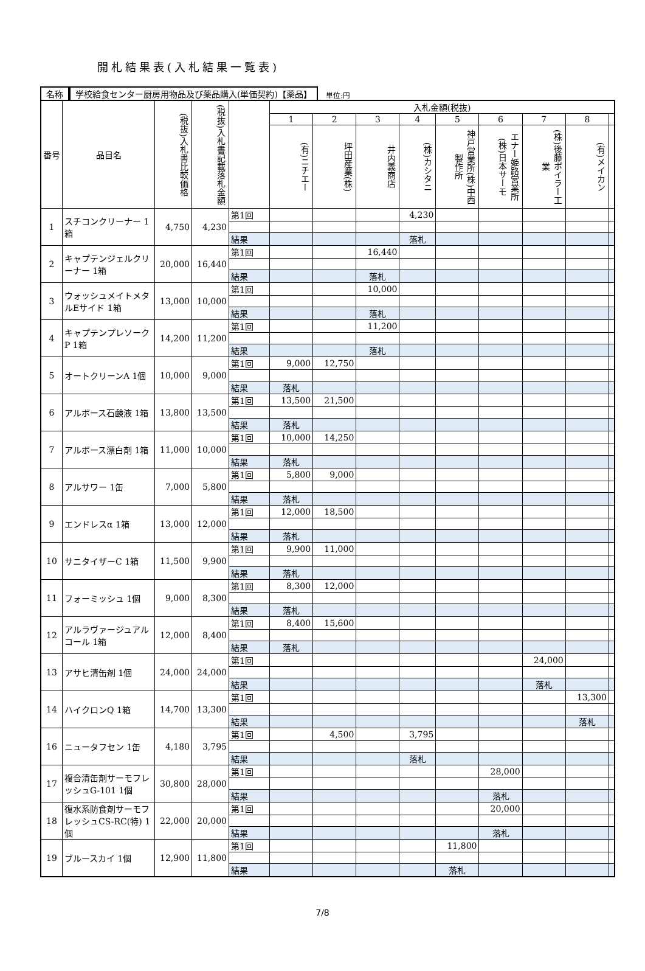開札結果表(入札結果一覧表)
名称 学校給食センター厨房用物品及び薬品購入(単価契約)【薬品】 単位:円
| 番号 | 品目名 | (税抜)入札書比較価格 | (税抜)入札書記載落札金額 | | 入札金額(税抜) | | | | | | | | |
| --- | --- | --- | --- | --- | --- | --- | --- | --- | --- | --- | --- | --- | --- |
| | | | | | 1 | 2 | 3 | 4 | 5 | 6 | 7 | 8 | |
| | | | | | (有)ニチエー | 坪田産業(株) | 井内義商店 | (株)カシタニ | 神戸営業所(株)中西製作所 | エナー姫路営業所(株)日本サーモ | (株)後藤ボイラー工業 | (有)メイカン | |
| 1 | スチコンクリーナー 1箱 | 4,750 | 4,230 | 第1回 | | | | 4,230 | | | | | |
| | | | | 結果 | | | | 落札 | | | | | |
| 2 | キャプテンジェルクリーナー 1箱 | 20,000 | 16,440 | 第1回 | | | 16,440 | | | | | | |
| | | | | 結果 | | | 落札 | | | | | | |
| 3 | ウォッシュメイトメタルEサイド 1箱 | 13,000 | 10,000 | 第1回 | | | 10,000 | | | | | | |
| | | | | 結果 | | | 落札 | | | | | | |
| 4 | キャプテンプレソークP 1箱 | 14,200 | 11,200 | 第1回 | | | 11,200 | | | | | | |
| | | | | 結果 | | | 落札 | | | | | | |
| 5 | オートクリーンA 1個 | 10,000 | 9,000 | 第1回 | 9,000 | 12,750 | | | | | | | |
| | | | | 結果 | 落札 | | | | | | | | |
| 6 | アルボース石鹸液 1箱 | 13,800 | 13,500 | 第1回 | 13,500 | 21,500 | | | | | | | |
| | | | | 結果 | 落札 | | | | | | | | |
| 7 | アルボース漂白剤 1箱 | 11,000 | 10,000 | 第1回 | 10,000 | 14,250 | | | | | | | |
| | | | | 結果 | 落札 | | | | | | | | |
| 8 | アルサワー 1缶 | 7,000 | 5,800 | 第1回 | 5,800 | 9,000 | | | | | | | |
| | | | | 結果 | 落札 | | | | | | | | |
| 9 | エンドレスα 1箱 | 13,000 | 12,000 | 第1回 | 12,000 | 18,500 | | | | | | | |
| | | | | 結果 | 落札 | | | | | | | | |
| 10 | サニタイザーC 1箱 | 11,500 | 9,900 | 第1回 | 9,900 | 11,000 | | | | | | | |
| | | | | 結果 | 落札 | | | | | | | | |
| 11 | フォーミッシュ 1個 | 9,000 | 8,300 | 第1回 | 8,300 | 12,000 | | | | | | | |
| | | | | 結果 | 落札 | | | | | | | | |
| 12 | アルラヴァージュアルコール 1箱 | 12,000 | 8,400 | 第1回 | 8,400 | 15,600 | | | | | | | |
| | | | | 結果 | 落札 | | | | | | | | |
| 13 | アサヒ清缶剤 1個 | 24,000 | 24,000 | 第1回 | | | | | | | 24,000 | | |
| | | | | 結果 | | | | | | | 落札 | | |
| 14 | ハイクロンQ 1箱 | 14,700 | 13,300 | 第1回 | | | | | | | | 13,300 | |
| | | | | 結果 | | | | | | | | 落札 | |
| 16 | ニュータフセン 1缶 | 4,180 | 3,795 | 第1回 | | 4,500 | | 3,795 | | | | | |
| | | | | 結果 | | | | 落札 | | | | | |
| 17 | 複合清缶剤サーモフレッシュG-101 1個 | 30,800 | 28,000 | 第1回 | | | | | | 28,000 | | | |
| | | | | 結果 | | | | | | 落札 | | | |
| 18 | 復水系防食剤サーモフレッシュCS-RC(特) 1個 | 22,000 | 20,000 | 第1回 | | | | | | 20,000 | | | |
| | | | | 結果 | | | | | | 落札 | | | |
| 19 | ブルースカイ 1個 | 12,900 | 11,800 | 第1回 | | | | | 11,800 | | | | |
| | | | | 結果 | | | | | 落札 | | | | |
7/8